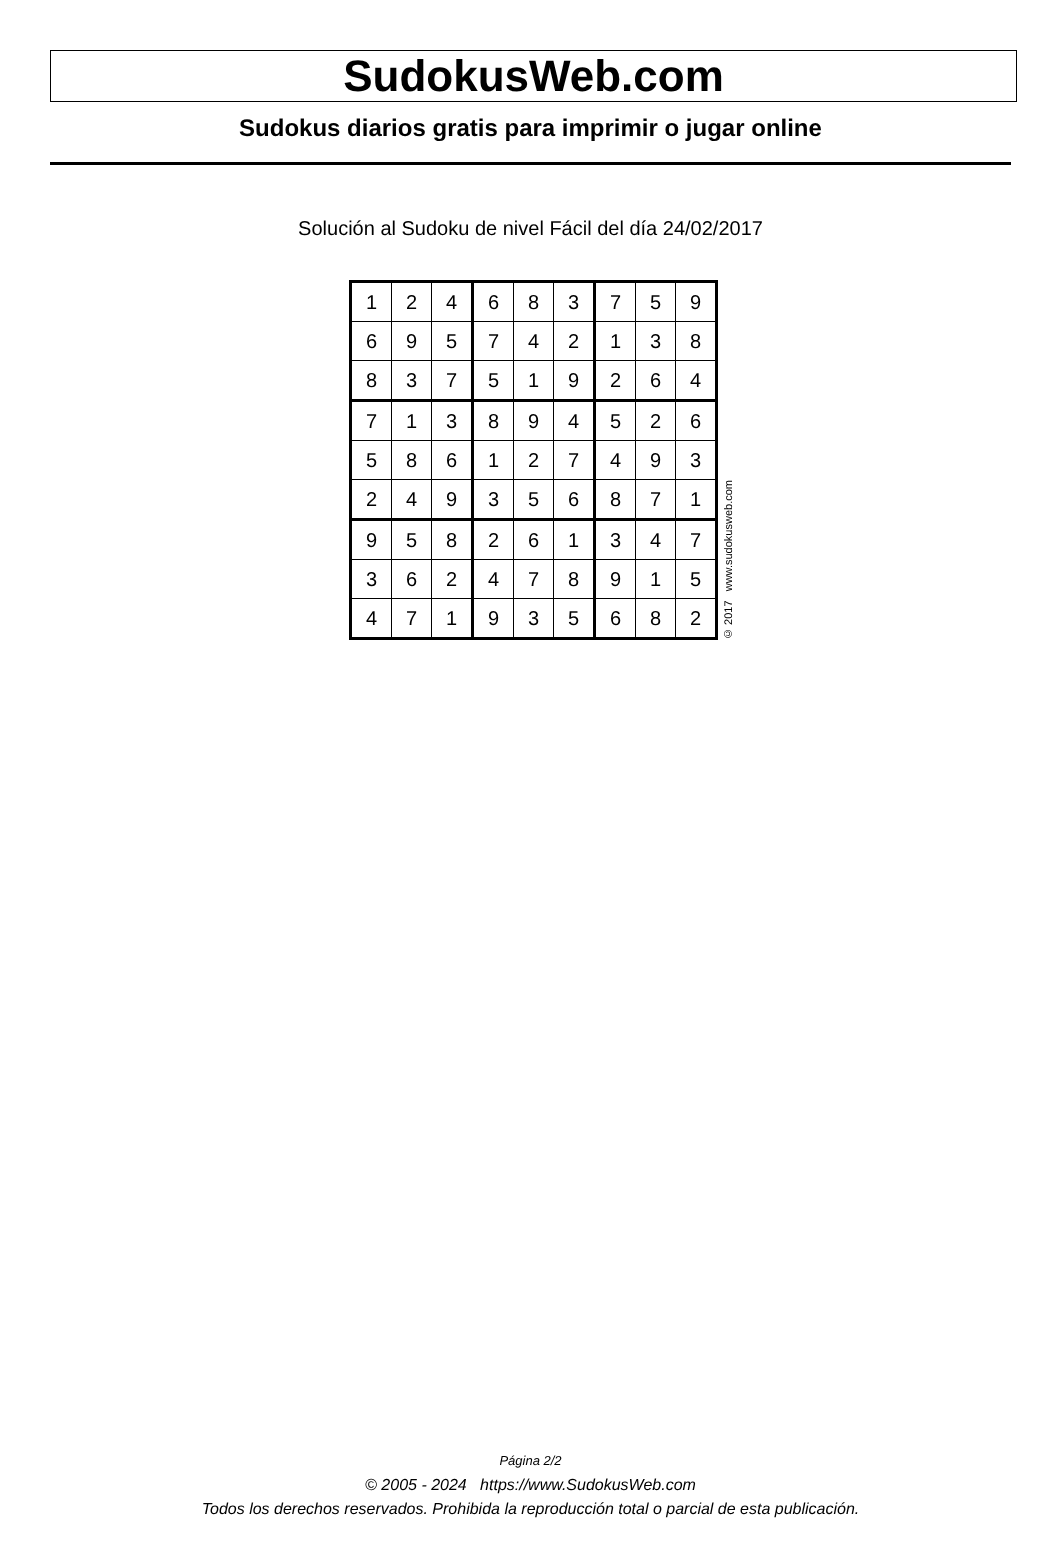SudokusWeb.com
Sudokus diarios gratis para imprimir o jugar online
Solución al Sudoku de nivel Fácil del día 24/02/2017
| 1 | 2 | 4 | 6 | 8 | 3 | 7 | 5 | 9 |
| 6 | 9 | 5 | 7 | 4 | 2 | 1 | 3 | 8 |
| 8 | 3 | 7 | 5 | 1 | 9 | 2 | 6 | 4 |
| 7 | 1 | 3 | 8 | 9 | 4 | 5 | 2 | 6 |
| 5 | 8 | 6 | 1 | 2 | 7 | 4 | 9 | 3 |
| 2 | 4 | 9 | 3 | 5 | 6 | 8 | 7 | 1 |
| 9 | 5 | 8 | 2 | 6 | 1 | 3 | 4 | 7 |
| 3 | 6 | 2 | 4 | 7 | 8 | 9 | 1 | 5 |
| 4 | 7 | 1 | 9 | 3 | 5 | 6 | 8 | 2 |
© 2017 www.sudokusweb.com
Página 2/2
© 2005 - 2024 https://www.SudokusWeb.com
Todos los derechos reservados. Prohibida la reproducción total o parcial de esta publicación.